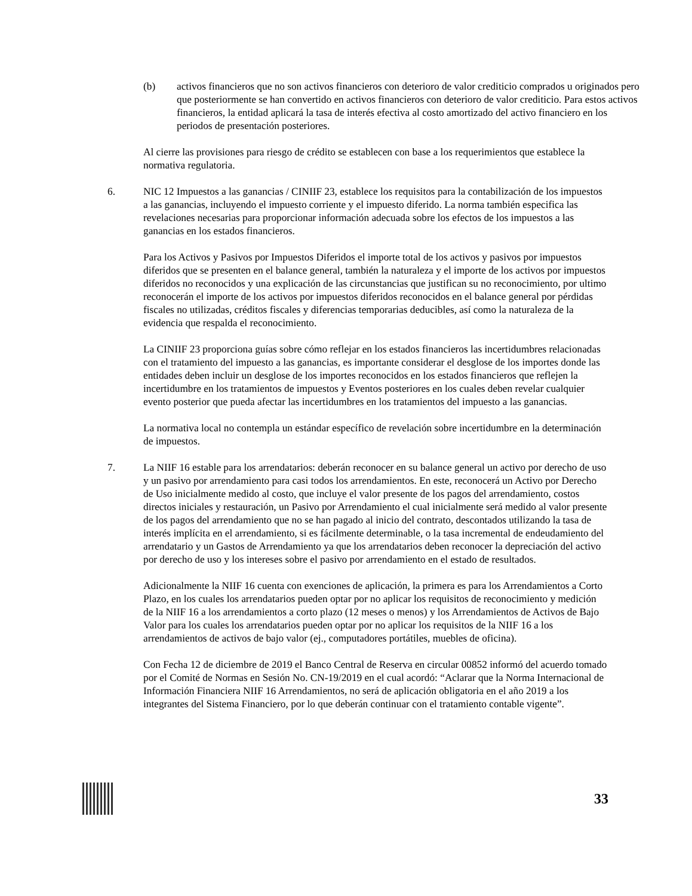(b) activos financieros que no son activos financieros con deterioro de valor crediticio comprados u originados pero que posteriormente se han convertido en activos financieros con deterioro de valor crediticio. Para estos activos financieros, la entidad aplicará la tasa de interés efectiva al costo amortizado del activo financiero en los periodos de presentación posteriores.
Al cierre las provisiones para riesgo de crédito se establecen con base a los requerimientos que establece la normativa regulatoria.
6. NIC 12 Impuestos a las ganancias / CINIIF 23, establece los requisitos para la contabilización de los impuestos a las ganancias, incluyendo el impuesto corriente y el impuesto diferido. La norma también especifica las revelaciones necesarias para proporcionar información adecuada sobre los efectos de los impuestos a las ganancias en los estados financieros.
Para los Activos y Pasivos por Impuestos Diferidos el importe total de los activos y pasivos por impuestos diferidos que se presenten en el balance general, también la naturaleza y el importe de los activos por impuestos diferidos no reconocidos y una explicación de las circunstancias que justifican su no reconocimiento, por ultimo reconocerán el importe de los activos por impuestos diferidos reconocidos en el balance general por pérdidas fiscales no utilizadas, créditos fiscales y diferencias temporarias deducibles, así como la naturaleza de la evidencia que respalda el reconocimiento.
La CINIIF 23 proporciona guías sobre cómo reflejar en los estados financieros las incertidumbres relacionadas con el tratamiento del impuesto a las ganancias, es importante considerar el desglose de los importes donde las entidades deben incluir un desglose de los importes reconocidos en los estados financieros que reflejen la incertidumbre en los tratamientos de impuestos y Eventos posteriores en los cuales deben revelar cualquier evento posterior que pueda afectar las incertidumbres en los tratamientos del impuesto a las ganancias.
La normativa local no contempla un estándar específico de revelación sobre incertidumbre en la determinación de impuestos.
7. La NIIF 16 estable para los arrendatarios: deberán reconocer en su balance general un activo por derecho de uso y un pasivo por arrendamiento para casi todos los arrendamientos. En este, reconocerá un Activo por Derecho de Uso inicialmente medido al costo, que incluye el valor presente de los pagos del arrendamiento, costos directos iniciales y restauración, un Pasivo por Arrendamiento el cual inicialmente será medido al valor presente de los pagos del arrendamiento que no se han pagado al inicio del contrato, descontados utilizando la tasa de interés implícita en el arrendamiento, si es fácilmente determinable, o la tasa incremental de endeudamiento del arrendatario y un Gastos de Arrendamiento ya que los arrendatarios deben reconocer la depreciación del activo por derecho de uso y los intereses sobre el pasivo por arrendamiento en el estado de resultados.
Adicionalmente la NIIF 16 cuenta con exenciones de aplicación, la primera es para los Arrendamientos a Corto Plazo, en los cuales los arrendatarios pueden optar por no aplicar los requisitos de reconocimiento y medición de la NIIF 16 a los arrendamientos a corto plazo (12 meses o menos) y los Arrendamientos de Activos de Bajo Valor para los cuales los arrendatarios pueden optar por no aplicar los requisitos de la NIIF 16 a los arrendamientos de activos de bajo valor (ej., computadores portátiles, muebles de oficina).
Con Fecha 12 de diciembre de 2019 el Banco Central de Reserva en circular 00852 informó del acuerdo tomado por el Comité de Normas en Sesión No. CN-19/2019 en el cual acordó: “Aclarar que la Norma Internacional de Información Financiera NIIF 16 Arrendamientos, no será de aplicación obligatoria en el año 2019 a los integrantes del Sistema Financiero, por lo que deberán continuar con el tratamiento contable vigente”.
33